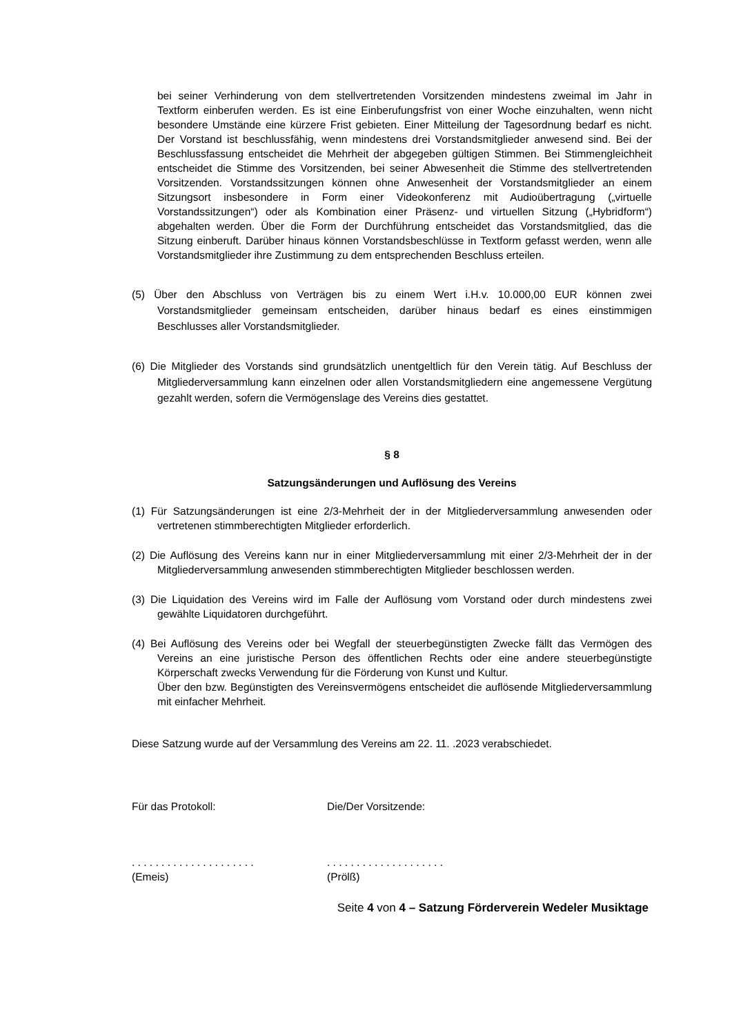bei seiner Verhinderung von dem stellvertretenden Vorsitzenden mindestens zweimal im Jahr in Textform einberufen werden. Es ist eine Einberufungsfrist von einer Woche einzuhalten, wenn nicht besondere Umstände eine kürzere Frist gebieten. Einer Mitteilung der Tagesordnung bedarf es nicht. Der Vorstand ist beschlussfähig, wenn mindestens drei Vorstandsmitglieder anwesend sind. Bei der Beschlussfassung entscheidet die Mehrheit der abgegeben gültigen Stimmen. Bei Stimmengleichheit entscheidet die Stimme des Vorsitzenden, bei seiner Abwesenheit die Stimme des stellvertretenden Vorsitzenden. Vorstandssitzungen können ohne Anwesenheit der Vorstandsmitglieder an einem Sitzungsort insbesondere in Form einer Videokonferenz mit Audioübertragung („virtuelle Vorstandssitzungen“) oder als Kombination einer Präsenz- und virtuellen Sitzung („Hybridform“) abgehalten werden. Über die Form der Durchführung entscheidet das Vorstandsmitglied, das die Sitzung einberuft. Darüber hinaus können Vorstandsbeschlüsse in Textform gefasst werden, wenn alle Vorstandsmitglieder ihre Zustimmung zu dem entsprechenden Beschluss erteilen.
(5) Über den Abschluss von Verträgen bis zu einem Wert i.H.v. 10.000,00 EUR können zwei Vorstandsmitglieder gemeinsam entscheiden, darüber hinaus bedarf es eines einstimmigen Beschlusses aller Vorstandsmitglieder.
(6) Die Mitglieder des Vorstands sind grundsätzlich unentgeltlich für den Verein tätig. Auf Beschluss der Mitgliederversammlung kann einzelnen oder allen Vorstandsmitgliedern eine angemessene Vergütung gezahlt werden, sofern die Vermögenslage des Vereins dies gestattet.
§ 8
Satzungsänderungen und Auflösung des Vereins
(1) Für Satzungsänderungen ist eine 2/3-Mehrheit der in der Mitgliederversammlung anwesenden oder vertretenen stimmberechtigten Mitglieder erforderlich.
(2) Die Auflösung des Vereins kann nur in einer Mitgliederversammlung mit einer 2/3-Mehrheit der in der Mitgliederversammlung anwesenden stimmberechtigten Mitglieder beschlossen werden.
(3) Die Liquidation des Vereins wird im Falle der Auflösung vom Vorstand oder durch mindestens zwei gewählte Liquidatoren durchgeführt.
(4) Bei Auflösung des Vereins oder bei Wegfall der steuerbegünstigten Zwecke fällt das Vermögen des Vereins an eine juristische Person des öffentlichen Rechts oder eine andere steuerbegünstigte Körperschaft zwecks Verwendung für die Förderung von Kunst und Kultur.
Über den bzw. Begünstigten des Vereinsvermögens entscheidet die auflösende Mitgliederversammlung mit einfacher Mehrheit.
Diese Satzung wurde auf der Versammlung des Vereins am 22. 11. .2023 verabschiedet.
Für das Protokoll: Die/Der Vorsitzende:
. . . . . . . . . . . . . . . . . . . . .
(Emeis)
. . . . . . . . . . . . . . . . . . . .
(Prölß)
Seite 4 von 4 – Satzung Förderverein Wedeler Musiktage